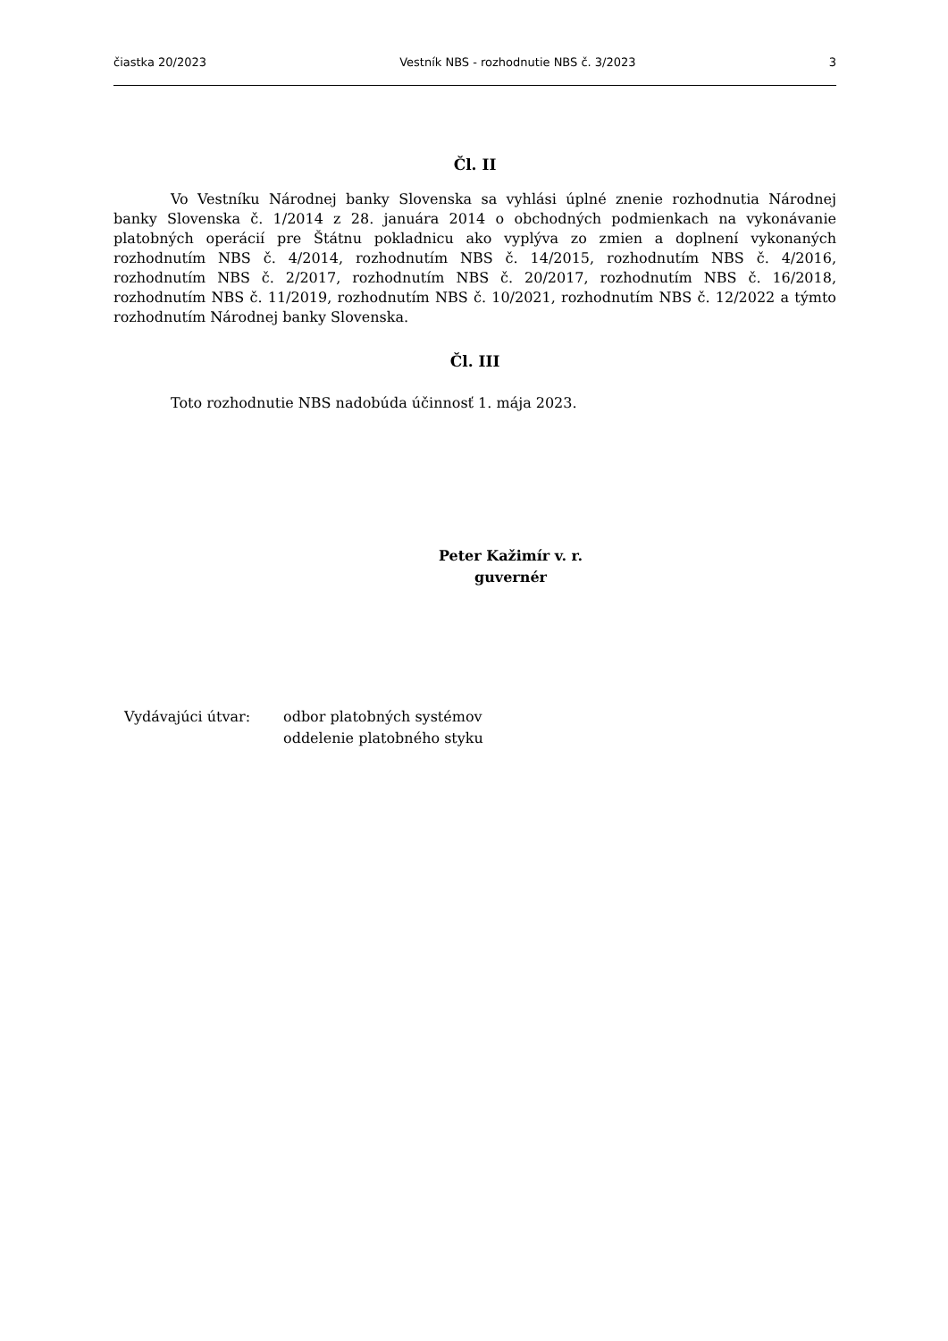čiastka 20/2023 Vestník NBS - rozhodnutie NBS č. 3/2023 3
Čl. II
Vo Vestníku Národnej banky Slovenska sa vyhlási úplné znenie rozhodnutia Národnej banky Slovenska č. 1/2014 z 28. januára 2014 o obchodných podmienkach na vykonávanie platobných operácií pre Štátnu pokladnicu ako vyplýva zo zmien a doplnení vykonaných rozhodnutím NBS č. 4/2014, rozhodnutím NBS č. 14/2015, rozhodnutím NBS č. 4/2016, rozhodnutím NBS č. 2/2017, rozhodnutím NBS č. 20/2017, rozhodnutím NBS č. 16/2018, rozhodnutím NBS č. 11/2019, rozhodnutím NBS č. 10/2021, rozhodnutím NBS č. 12/2022 a týmto rozhodnutím Národnej banky Slovenska.
Čl. III
Toto rozhodnutie NBS nadobúda účinnosť 1. mája 2023.
Peter Kažimír v. r.
guvernér
Vydávajúci útvar: odbor platobných systémov
oddelenie platobného styku